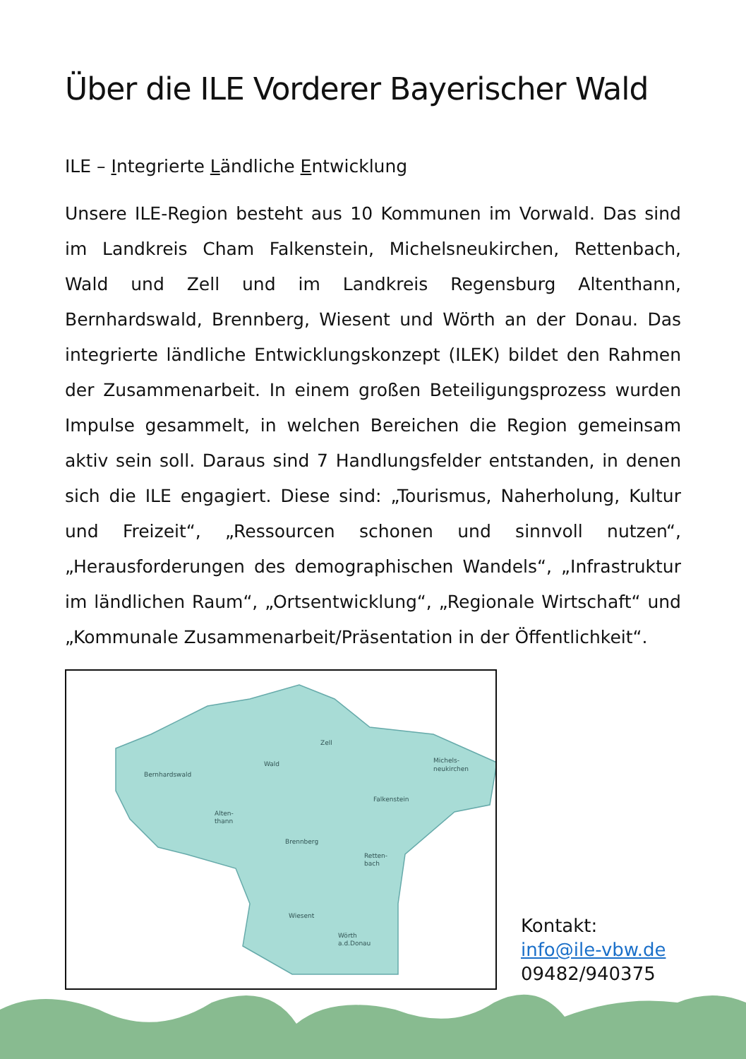Über die ILE Vorderer Bayerischer Wald
ILE – Integrierte Ländliche Entwicklung
Unsere ILE-Region besteht aus 10 Kommunen im Vorwald. Das sind im Landkreis Cham Falkenstein, Michelsneukirchen, Rettenbach, Wald und Zell und im Landkreis Regensburg Altenthann, Bernhardswald, Brennberg, Wiesent und Wörth an der Donau. Das integrierte ländliche Entwicklungskonzept (ILEK) bildet den Rahmen der Zusammenarbeit. In einem großen Beteiligungsprozess wurden Impulse gesammelt, in welchen Bereichen die Region gemeinsam aktiv sein soll. Daraus sind 7 Handlungsfelder entstanden, in denen sich die ILE engagiert. Diese sind: „Tourismus, Naherholung, Kultur und Freizeit“, „Ressourcen schonen und sinnvoll nutzen“, „Herausforderungen des demographischen Wandels“, „Infrastruktur im ländlichen Raum“, „Ortsentwicklung“, „Regionale Wirtschaft“ und „Kommunale Zusammenarbeit/Präsentation in der Öffentlichkeit“.
Bernhardswald
Wald
Zell
Michels-
neukirchen
Falkenstein
Alten-
thann
Brennberg
Retten-
bach
Wiesent
Wörth
a.d.Donau
Kontakt:
info@ile-vbw.de
09482/940375